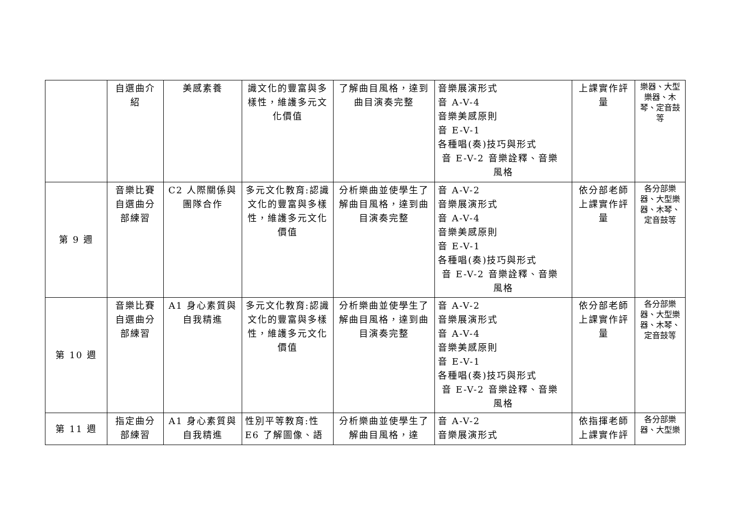| | 自選曲介紹 | 美感素養 | 識文化的豐富與多樣性，維護多元文化價值 | 了解曲目風格，達到曲目演奏完整 | 音樂展演形式 音 A-V-4 音樂美感原則 音 E-V-1 各種唱(奏)技巧與形式 音 E-V-2 音樂詮釋、音樂 風格 | 上課實作評量 | 樂器、大型樂器、木琴、定音鼓等 |
| 第 9 週 | 音樂比賽自選曲分部練習 | C2 人際關係與團隊合作 | 多元文化教育:認識文化的豐富與多樣性，維護多元文化價值 | 分析樂曲並使學生了解曲目風格，達到曲目演奏完整 | 音 A-V-2 音樂展演形式 音 A-V-4 音樂美感原則 音 E-V-1 各種唱(奏)技巧與形式 音 E-V-2 音樂詮釋、音樂 風格 | 依分部老師上課實作評量 | 各分部樂器、大型樂器、木琴、定音鼓等 |
| 第 10 週 | 音樂比賽自選曲分部練習 | A1 身心素質與自我精進 | 多元文化教育:認識文化的豐富與多樣性，維護多元文化價值 | 分析樂曲並使學生了解曲目風格，達到曲目演奏完整 | 音 A-V-2 音樂展演形式 音 A-V-4 音樂美感原則 音 E-V-1 各種唱(奏)技巧與形式 音 E-V-2 音樂詮釋、音樂 風格 | 依分部老師上課實作評量 | 各分部樂器、大型樂器、木琴、定音鼓等 |
| 第 11 週 | 指定曲分部練習 | A1 身心素質與自我精進 | 性別平等教育:性E6 了解圖像、語 | 分析樂曲並使學生了解曲目風格，達 | 音 A-V-2 音樂展演形式 | 依指揮老師上課實作評 | 各分部樂器、大型樂 |